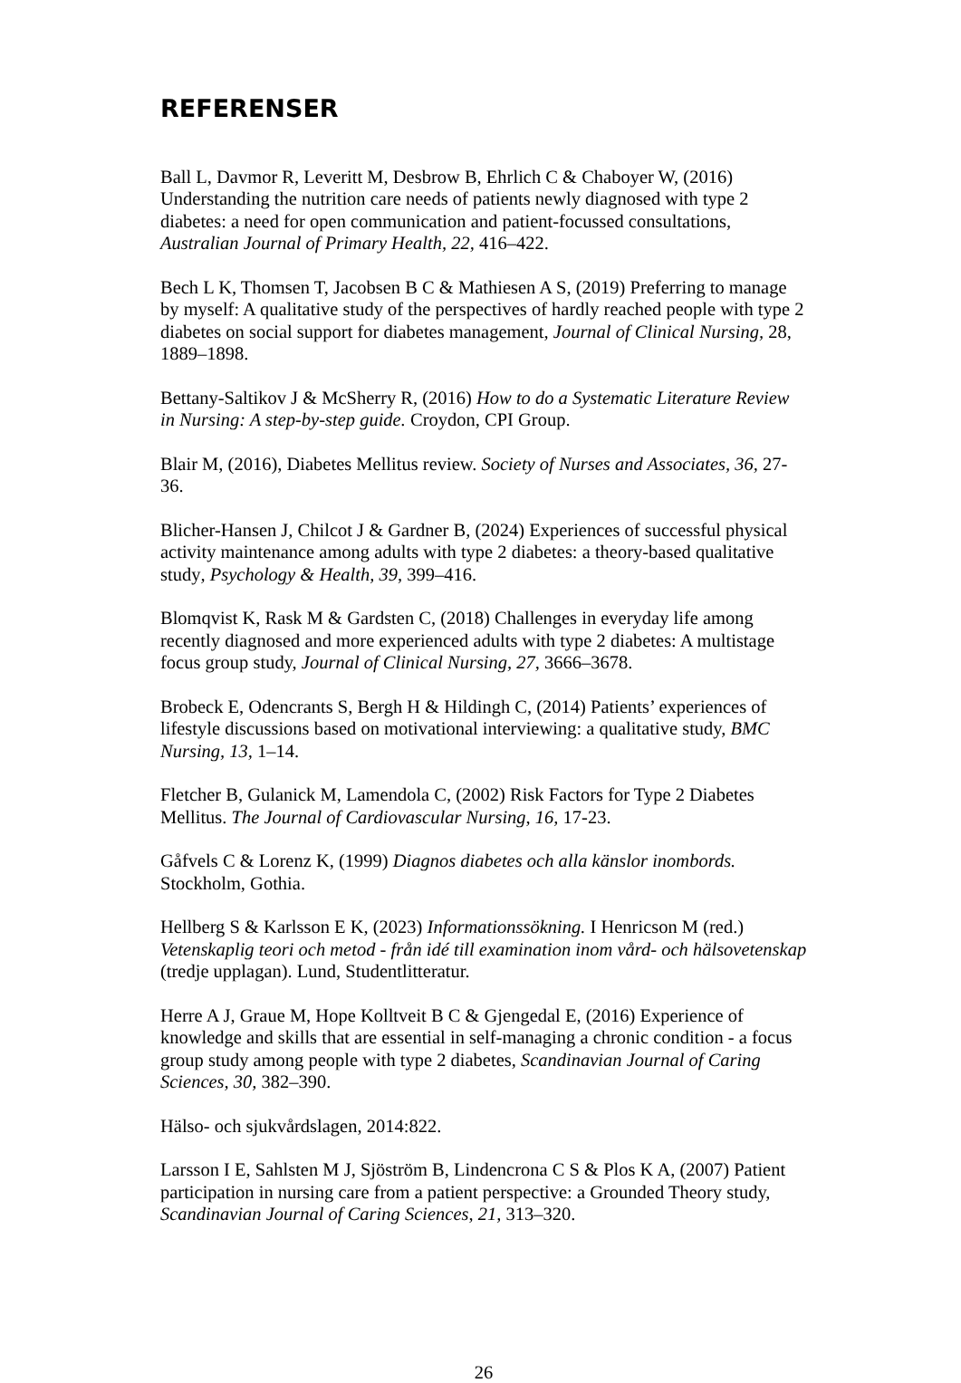REFERENSER
Ball L, Davmor R, Leveritt M, Desbrow B, Ehrlich C & Chaboyer W, (2016) Understanding the nutrition care needs of patients newly diagnosed with type 2 diabetes: a need for open communication and patient-focussed consultations, Australian Journal of Primary Health, 22, 416–422.
Bech L K, Thomsen T, Jacobsen B C & Mathiesen A S, (2019) Preferring to manage by myself: A qualitative study of the perspectives of hardly reached people with type 2 diabetes on social support for diabetes management, Journal of Clinical Nursing, 28, 1889–1898.
Bettany-Saltikov J & McSherry R, (2016) How to do a Systematic Literature Review in Nursing: A step-by-step guide. Croydon, CPI Group.
Blair M, (2016), Diabetes Mellitus review. Society of Nurses and Associates, 36, 27-36.
Blicher-Hansen J, Chilcot J & Gardner B, (2024) Experiences of successful physical activity maintenance among adults with type 2 diabetes: a theory-based qualitative study, Psychology & Health, 39, 399–416.
Blomqvist K, Rask M & Gardsten C, (2018) Challenges in everyday life among recently diagnosed and more experienced adults with type 2 diabetes: A multistage focus group study, Journal of Clinical Nursing, 27, 3666–3678.
Brobeck E, Odencrants S, Bergh H & Hildingh C, (2014) Patients’ experiences of lifestyle discussions based on motivational interviewing: a qualitative study, BMC Nursing, 13, 1–14.
Fletcher B, Gulanick M, Lamendola C, (2002) Risk Factors for Type 2 Diabetes Mellitus. The Journal of Cardiovascular Nursing, 16, 17-23.
Gåfvels C & Lorenz K, (1999) Diagnos diabetes och alla känslor inombords. Stockholm, Gothia.
Hellberg S & Karlsson E K, (2023) Informationssökning. I Henricson M (red.) Vetenskaplig teori och metod - från idé till examination inom vård- och hälsovetenskap (tredje upplagan). Lund, Studentlitteratur.
Herre A J, Graue M, Hope Kolltveit B C & Gjengedal E, (2016) Experience of knowledge and skills that are essential in self-managing a chronic condition - a focus group study among people with type 2 diabetes, Scandinavian Journal of Caring Sciences, 30, 382–390.
Hälso- och sjukvårdslagen, 2014:822.
Larsson I E, Sahlsten M J, Sjöström B, Lindencrona C S & Plos K A, (2007) Patient participation in nursing care from a patient perspective: a Grounded Theory study, Scandinavian Journal of Caring Sciences, 21, 313–320.
26